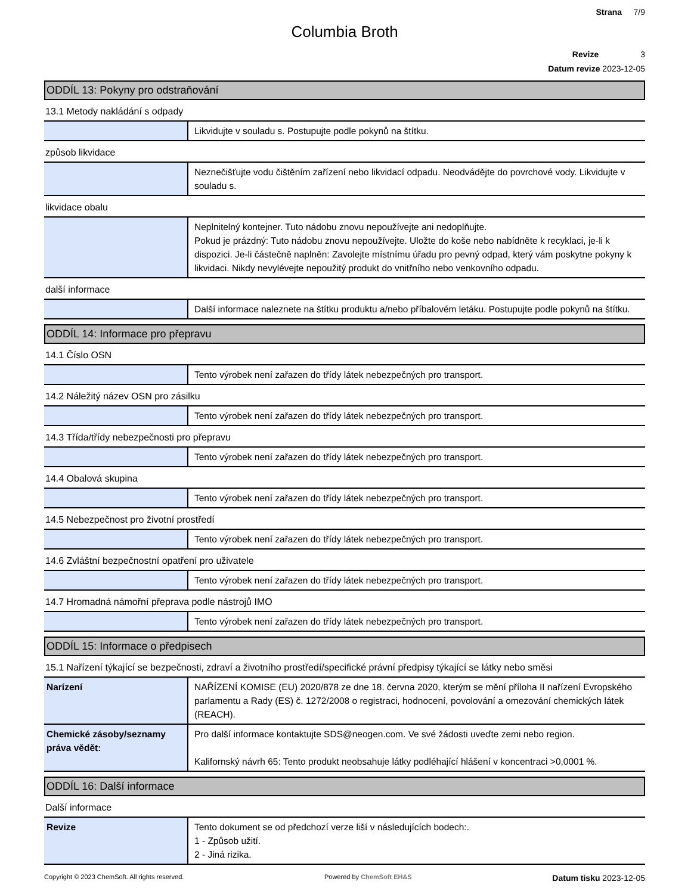Strana 7/9
Columbia Broth
Revize 3
Datum revize 2023-12-05
ODDÍL 13: Pokyny pro odstraňování
13.1 Metody nakládání s odpady
| | Likvidujte v souladu s. Postupujte podle pokynů na štítku. |
způsob likvidace
| | Neznečišťujte vodu čištěním zařízení nebo likvidací odpadu. Neodvádějte do povrchové vody. Likvidujte v souladu s. |
likvidace obalu
| | Neplnitelný kontejner. Tuto nádobu znovu nepoužívejte ani nedoplňujte. Pokud je prázdný: Tuto nádobu znovu nepoužívejte. Uložte do koše nebo nabídněte k recyklaci, je-li k dispozici. Je-li částečně naplněn: Zavolejte místnímu úřadu pro pevný odpad, který vám poskytne pokyny k likvidaci. Nikdy nevylévejte nepoužitý produkt do vnitřního nebo venkovního odpadu. |
další informace
| | Další informace naleznete na štítku produktu a/nebo příbalovém letáku. Postupujte podle pokynů na štítku. |
ODDÍL 14: Informace pro přepravu
14.1 Číslo OSN
| | Tento výrobek není zařazen do třídy látek nebezpečných pro transport. |
14.2 Náležitý název OSN pro zásilku
| | Tento výrobek není zařazen do třídy látek nebezpečných pro transport. |
14.3 Třída/třídy nebezpečnosti pro přepravu
| | Tento výrobek není zařazen do třídy látek nebezpečných pro transport. |
14.4 Obalová skupina
| | Tento výrobek není zařazen do třídy látek nebezpečných pro transport. |
14.5 Nebezpečnost pro životní prostředí
| | Tento výrobek není zařazen do třídy látek nebezpečných pro transport. |
14.6 Zvláštní bezpečnostní opatření pro uživatele
| | Tento výrobek není zařazen do třídy látek nebezpečných pro transport. |
14.7 Hromadná námořní přeprava podle nástrojů IMO
| | Tento výrobek není zařazen do třídy látek nebezpečných pro transport. |
ODDÍL 15: Informace o předpisech
15.1 Nařízení týkající se bezpečnosti, zdraví a životního prostředí/specifické právní předpisy týkající se látky nebo směsi
| Narízení | NAŘÍZENÍ KOMISE (EU) 2020/878 ze dne 18. června 2020, kterým se mění příloha II nařízení Evropského parlamentu a Rady (ES) č. 1272/2008 o registraci, hodnocení, povolování a omezování chemických látek (REACH). |
| Chemické zásoby/seznamy práva vědět: | Pro další informace kontaktujte SDS@neogen.com. Ve své žádosti uveďte zemi nebo region. Kalifornský návrh 65: Tento produkt neobsahuje látky podléhající hlášení v koncentraci >0,0001 %. |
ODDÍL 16: Další informace
Další informace
| Revize | Tento dokument se od předchozí verze liší v následujících bodech:. 1 - Způsob užití. 2 - Jiná rizika. |
Copyright © 2023 ChemSoft. All rights reserved. Powered by ChemSoft EH&S Datum tisku 2023-12-05